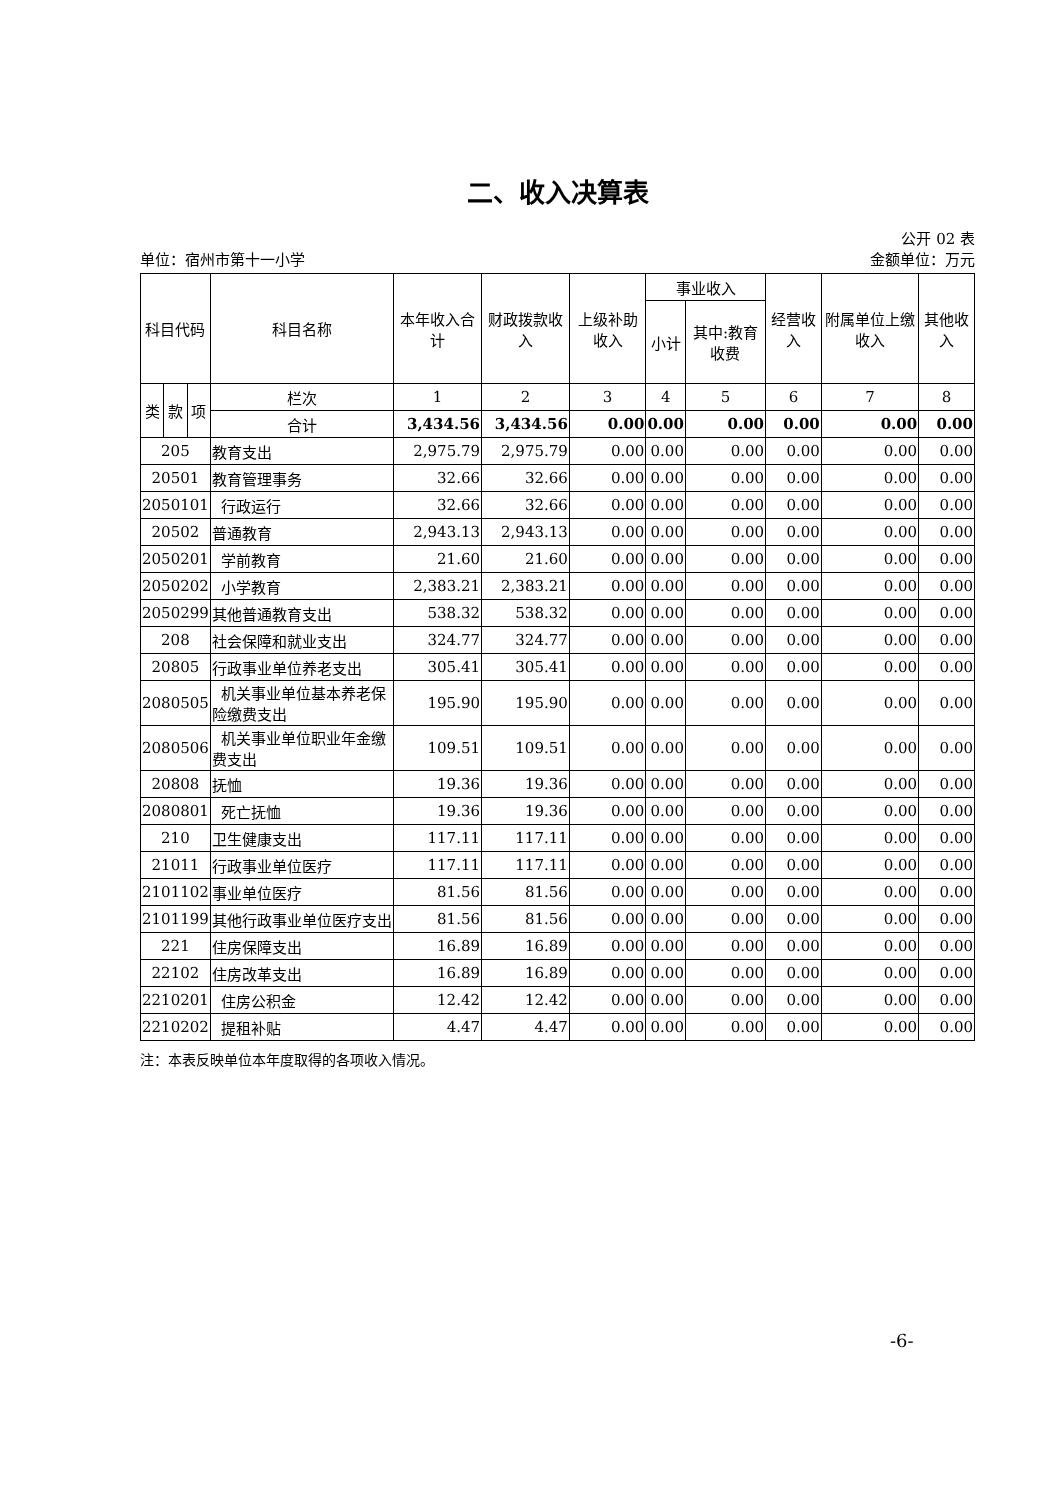二、收入决算表
公开 02 表
单位：宿州市第十一小学 金额单位：万元
| 科目代码 | | | 科目名称 | 本年收入合计 | 财政拨款收入 | 上级补助收入 | 事业收入 | | 经营收入 | 附属单位上缴收入 | 其他收入 |
| --- | --- | --- | --- | --- | --- | --- | --- | --- | --- | --- | --- |
| | | | | | | | 小计 | 其中:教育收费 | | | |
| 类 | 款 | 项 | 栏次 | 1 | 2 | 3 | 4 | 5 | 6 | 7 | 8 |
| | | | 合计 | 3,434.56 | 3,434.56 | 0.00 | 0.00 | 0.00 | 0.00 | 0.00 | 0.00 |
| 205 | | | 教育支出 | 2,975.79 | 2,975.79 | 0.00 | 0.00 | 0.00 | 0.00 | 0.00 | 0.00 |
| 20501 | | | 教育管理事务 | 32.66 | 32.66 | 0.00 | 0.00 | 0.00 | 0.00 | 0.00 | 0.00 |
| 2050101 | | | 行政运行 | 32.66 | 32.66 | 0.00 | 0.00 | 0.00 | 0.00 | 0.00 | 0.00 |
| 20502 | | | 普通教育 | 2,943.13 | 2,943.13 | 0.00 | 0.00 | 0.00 | 0.00 | 0.00 | 0.00 |
| 2050201 | | | 学前教育 | 21.60 | 21.60 | 0.00 | 0.00 | 0.00 | 0.00 | 0.00 | 0.00 |
| 2050202 | | | 小学教育 | 2,383.21 | 2,383.21 | 0.00 | 0.00 | 0.00 | 0.00 | 0.00 | 0.00 |
| 2050299 | | | 其他普通教育支出 | 538.32 | 538.32 | 0.00 | 0.00 | 0.00 | 0.00 | 0.00 | 0.00 |
| 208 | | | 社会保障和就业支出 | 324.77 | 324.77 | 0.00 | 0.00 | 0.00 | 0.00 | 0.00 | 0.00 |
| 20805 | | | 行政事业单位养老支出 | 305.41 | 305.41 | 0.00 | 0.00 | 0.00 | 0.00 | 0.00 | 0.00 |
| 2080505 | | | 机关事业单位基本养老保险缴费支出 | 195.90 | 195.90 | 0.00 | 0.00 | 0.00 | 0.00 | 0.00 | 0.00 |
| 2080506 | | | 机关事业单位职业年金缴费支出 | 109.51 | 109.51 | 0.00 | 0.00 | 0.00 | 0.00 | 0.00 | 0.00 |
| 20808 | | | 抚恤 | 19.36 | 19.36 | 0.00 | 0.00 | 0.00 | 0.00 | 0.00 | 0.00 |
| 2080801 | | | 死亡抚恤 | 19.36 | 19.36 | 0.00 | 0.00 | 0.00 | 0.00 | 0.00 | 0.00 |
| 210 | | | 卫生健康支出 | 117.11 | 117.11 | 0.00 | 0.00 | 0.00 | 0.00 | 0.00 | 0.00 |
| 21011 | | | 行政事业单位医疗 | 117.11 | 117.11 | 0.00 | 0.00 | 0.00 | 0.00 | 0.00 | 0.00 |
| 2101102 | | | 事业单位医疗 | 81.56 | 81.56 | 0.00 | 0.00 | 0.00 | 0.00 | 0.00 | 0.00 |
| 2101199 | | | 其他行政事业单位医疗支出 | 81.56 | 81.56 | 0.00 | 0.00 | 0.00 | 0.00 | 0.00 | 0.00 |
| 221 | | | 住房保障支出 | 16.89 | 16.89 | 0.00 | 0.00 | 0.00 | 0.00 | 0.00 | 0.00 |
| 22102 | | | 住房改革支出 | 16.89 | 16.89 | 0.00 | 0.00 | 0.00 | 0.00 | 0.00 | 0.00 |
| 2210201 | | | 住房公积金 | 12.42 | 12.42 | 0.00 | 0.00 | 0.00 | 0.00 | 0.00 | 0.00 |
| 2210202 | | | 提租补贴 | 4.47 | 4.47 | 0.00 | 0.00 | 0.00 | 0.00 | 0.00 | 0.00 |
注：本表反映单位本年度取得的各项收入情况。
-6-